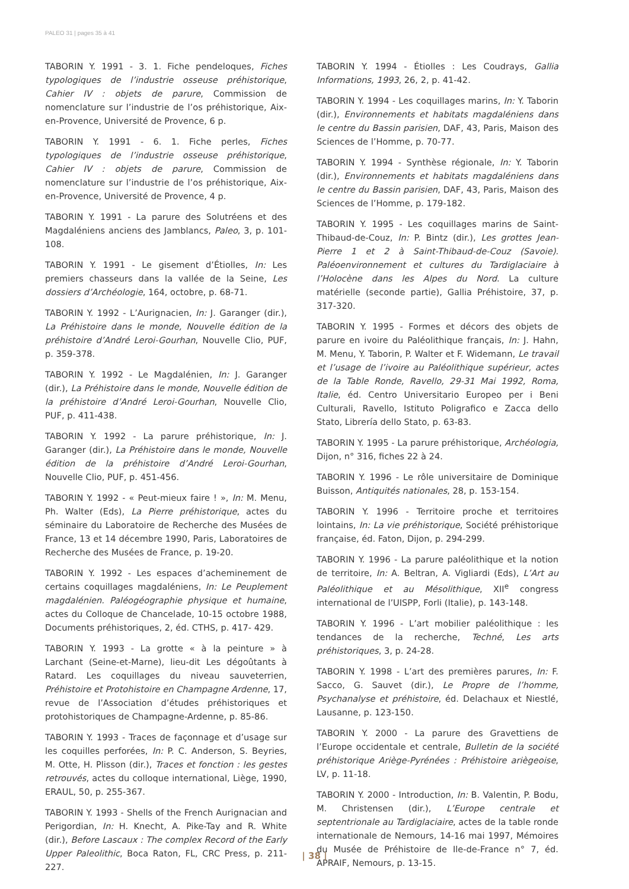PALEO 31 | pages 35 à 41
TABORIN Y. 1991 - 3. 1. Fiche pendeloques, Fiches typologiques de l’industrie osseuse préhistorique, Cahier IV : objets de parure, Commission de nomenclature sur l’industrie de l’os préhistorique, Aix-en-Provence, Université de Provence, 6 p.
TABORIN Y. 1991 - 6. 1. Fiche perles, Fiches typologiques de l’industrie osseuse préhistorique, Cahier IV : objets de parure, Commission de nomenclature sur l’industrie de l’os préhistorique, Aix-en-Provence, Université de Provence, 4 p.
TABORIN Y. 1991 - La parure des Solutréens et des Magdaléniens anciens des Jamblancs, Paleo, 3, p. 101-108.
TABORIN Y. 1991 - Le gisement d’Étiolles, In: Les premiers chasseurs dans la vallée de la Seine, Les dossiers d’Archéologie, 164, octobre, p. 68-71.
TABORIN Y. 1992 - L’Aurignacien, In: J. Garanger (dir.), La Préhistoire dans le monde, Nouvelle édition de la préhistoire d’André Leroi-Gourhan, Nouvelle Clio, PUF, p. 359-378.
TABORIN Y. 1992 - Le Magdalénien, In: J. Garanger (dir.), La Préhistoire dans le monde, Nouvelle édition de la préhistoire d’André Leroi-Gourhan, Nouvelle Clio, PUF, p. 411-438.
TABORIN Y. 1992 - La parure préhistorique, In: J. Garanger (dir.), La Préhistoire dans le monde, Nouvelle édition de la préhistoire d’André Leroi-Gourhan, Nouvelle Clio, PUF, p. 451-456.
TABORIN Y. 1992 - « Peut-mieux faire ! », In: M. Menu, Ph. Walter (Eds), La Pierre préhistorique, actes du séminaire du Laboratoire de Recherche des Musées de France, 13 et 14 décembre 1990, Paris, Laboratoires de Recherche des Musées de France, p. 19-20.
TABORIN Y. 1992 - Les espaces d’acheminement de certains coquillages magdaléniens, In: Le Peuplement magdalénien. Paléogéographie physique et humaine, actes du Colloque de Chancelade, 10-15 octobre 1988, Documents préhistoriques, 2, éd. CTHS, p. 417- 429.
TABORIN Y. 1993 - La grotte « à la peinture » à Larchant (Seine-et-Marne), lieu-dit Les dégoûtants à Ratard. Les coquillages du niveau sauveterrien, Préhistoire et Protohistoire en Champagne Ardenne, 17, revue de l’Association d’études préhistoriques et protohistoriques de Champagne-Ardenne, p. 85-86.
TABORIN Y. 1993 - Traces de façonnage et d’usage sur les coquilles perforées, In: P. C. Anderson, S. Beyries, M. Otte, H. Plisson (dir.), Traces et fonction : les gestes retrouvés, actes du colloque international, Liège, 1990, ERAUL, 50, p. 255-367.
TABORIN Y. 1993 - Shells of the French Aurignacian and Perigordian, In: H. Knecht, A. Pike-Tay and R. White (dir.), Before Lascaux : The complex Record of the Early Upper Paleolithic, Boca Raton, FL, CRC Press, p. 211-227.
TABORIN Y. 1994 - Étiolles : Les Coudrays, Gallia Informations, 1993, 26, 2, p. 41-42.
TABORIN Y. 1994 - Les coquillages marins, In: Y. Taborin (dir.), Environnements et habitats magdaléniens dans le centre du Bassin parisien, DAF, 43, Paris, Maison des Sciences de l’Homme, p. 70-77.
TABORIN Y. 1994 - Synthèse régionale, In: Y. Taborin (dir.), Environnements et habitats magdaléniens dans le centre du Bassin parisien, DAF, 43, Paris, Maison des Sciences de l’Homme, p. 179-182.
TABORIN Y. 1995 - Les coquillages marins de Saint-Thibaud-de-Couz, In: P. Bintz (dir.), Les grottes Jean-Pierre 1 et 2 à Saint-Thibaud-de-Couz (Savoie). Paléoenvironnement et cultures du Tardiglaciaire à l’Holocène dans les Alpes du Nord. La culture matérielle (seconde partie), Gallia Préhistoire, 37, p. 317-320.
TABORIN Y. 1995 - Formes et décors des objets de parure en ivoire du Paléolithique français, In: J. Hahn, M. Menu, Y. Taborin, P. Walter et F. Widemann, Le travail et l’usage de l’ivoire au Paléolithique supérieur, actes de la Table Ronde, Ravello, 29-31 Mai 1992, Roma, Italie, éd. Centro Universitario Europeo per i Beni Culturali, Ravello, Istituto Poligrafico e Zacca dello Stato, Librería dello Stato, p. 63-83.
TABORIN Y. 1995 - La parure préhistorique, Archéologia, Dijon, n° 316, fiches 22 à 24.
TABORIN Y. 1996 - Le rôle universitaire de Dominique Buisson, Antiquités nationales, 28, p. 153-154.
TABORIN Y. 1996 - Territoire proche et territoires lointains, In: La vie préhistorique, Société préhistorique française, éd. Faton, Dijon, p. 294-299.
TABORIN Y. 1996 - La parure paléolithique et la notion de territoire, In: A. Beltran, A. Vigliardi (Eds), L’Art au Paléolithique et au Mésolithique, XII<sup>e</sup> congress international de l’UISPP, Forli (Italie), p. 143-148.
TABORIN Y. 1996 - L’art mobilier paléolithique : les tendances de la recherche, Techné, Les arts préhistoriques, 3, p. 24-28.
TABORIN Y. 1998 - L’art des premières parures, In: F. Sacco, G. Sauvet (dir.), Le Propre de l’homme, Psychanalyse et préhistoire, éd. Delachaux et Niestlé, Lausanne, p. 123-150.
TABORIN Y. 2000 - La parure des Gravettiens de l’Europe occidentale et centrale, Bulletin de la société préhistorique Ariège-Pyrénées : Préhistoire ariègeoise, LV, p. 11-18.
TABORIN Y. 2000 - Introduction, In: B. Valentin, P. Bodu, M. Christensen (dir.), L’Europe centrale et septentrionale au Tardiglaciaire, actes de la table ronde internationale de Nemours, 14-16 mai 1997, Mémoires du Musée de Préhistoire de Ile-de-France n° 7, éd. APRAIF, Nemours, p. 13-15.
| 38 |